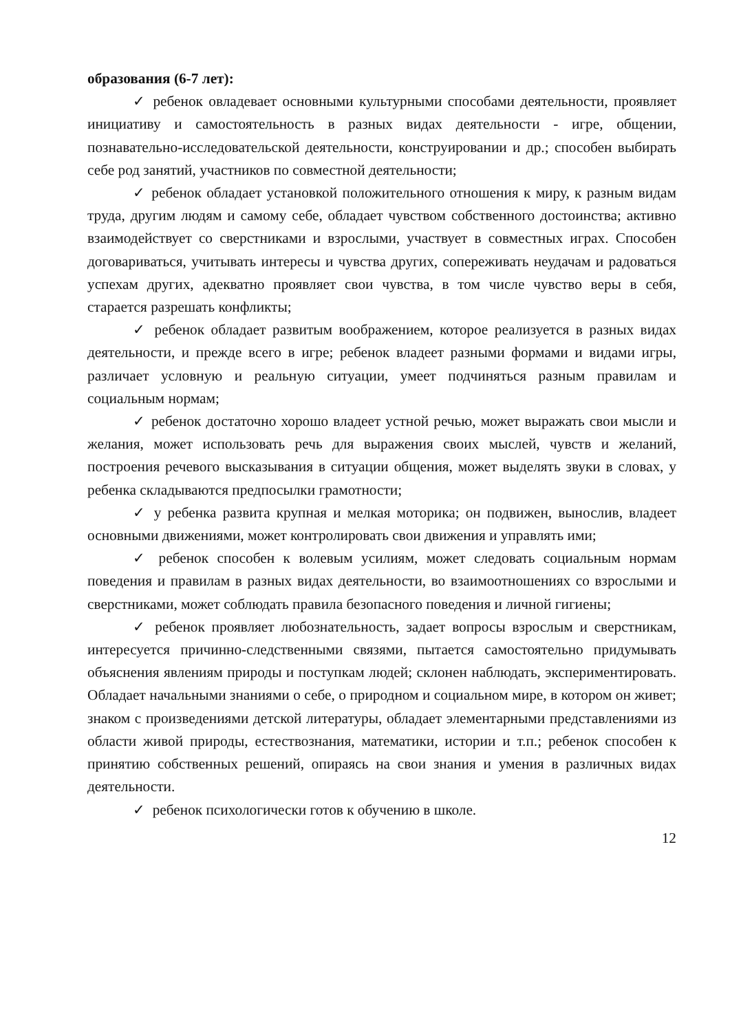образования (6-7 лет):
✓ ребенок овладевает основными культурными способами деятельности, проявляет инициативу и самостоятельность в разных видах деятельности - игре, общении, познавательно-исследовательской деятельности, конструировании и др.; способен выбирать себе род занятий, участников по совместной деятельности;
✓ ребенок обладает установкой положительного отношения к миру, к разным видам труда, другим людям и самому себе, обладает чувством собственного достоинства; активно взаимодействует со сверстниками и взрослыми, участвует в совместных играх. Способен договариваться, учитывать интересы и чувства других, сопереживать неудачам и радоваться успехам других, адекватно проявляет свои чувства, в том числе чувство веры в себя, старается разрешать конфликты;
✓ ребенок обладает развитым воображением, которое реализуется в разных видах деятельности, и прежде всего в игре; ребенок владеет разными формами и видами игры, различает условную и реальную ситуации, умеет подчиняться разным правилам и социальным нормам;
✓ ребенок достаточно хорошо владеет устной речью, может выражать свои мысли и желания, может использовать речь для выражения своих мыслей, чувств и желаний, построения речевого высказывания в ситуации общения, может выделять звуки в словах, у ребенка складываются предпосылки грамотности;
✓ у ребенка развита крупная и мелкая моторика; он подвижен, вынослив, владеет основными движениями, может контролировать свои движения и управлять ими;
✓ ребенок способен к волевым усилиям, может следовать социальным нормам поведения и правилам в разных видах деятельности, во взаимоотношениях со взрослыми и сверстниками, может соблюдать правила безопасного поведения и личной гигиены;
✓ ребенок проявляет любознательность, задает вопросы взрослым и сверстникам, интересуется причинно-следственными связями, пытается самостоятельно придумывать объяснения явлениям природы и поступкам людей; склонен наблюдать, экспериментировать. Обладает начальными знаниями о себе, о природном и социальном мире, в котором он живет; знаком с произведениями детской литературы, обладает элементарными представлениями из области живой природы, естествознания, математики, истории и т.п.; ребенок способен к принятию собственных решений, опираясь на свои знания и умения в различных видах деятельности.
✓ ребенок психологически готов к обучению в школе.
12